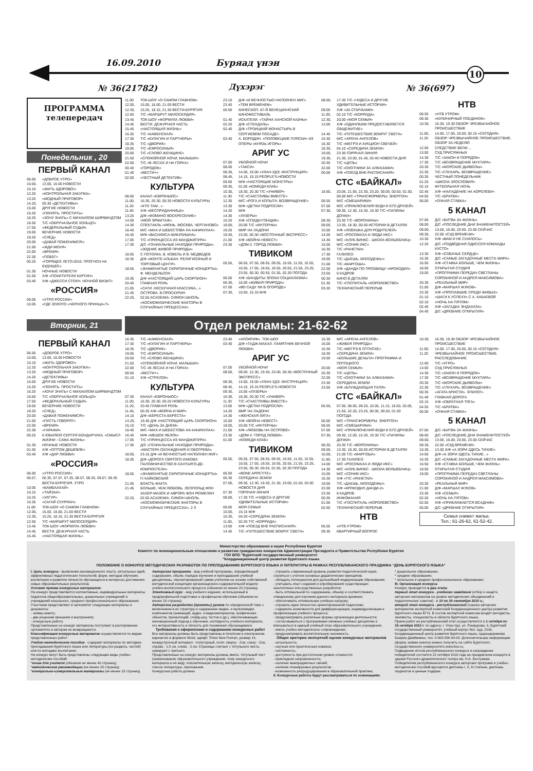16.09.2010 Буряад үнэн
10
№ 36(21782) Дүхэрэг № 36(697)
ПРОГРАММА
телепередач
Понедельник , 20
ПЕРВЫЙ КАНАЛ
06.00 «ДОБРОЕ УТРО»
10.00, 13.00, 16.00 НОВОСТИ
10.10 «ЖИТЬ ЗДОРОВО!»
12.20 «КОНТРОЛЬНАЯ ЗАКУПКА»
13.20 «МОДНЫЙ ПРИГОВОР»
14.20, 05.30 «ДЕТЕКТИВЫ»
15.00 ДРУГИЕ НОВОСТИ
15.20 «ПОНЯТЬ. ПРОСТИТЬ»
16.20 «ХОЧУ ЗНАТЬ» С МИХАИЛОМ ШИРВИНДТОМ
16.50 Т/С «ОБРУЧАЛЬНОЕ КОЛЬЦО»
17.50 «ФЕДЕРАЛЬНЫЙ СУДЬЯ»
19.00 ВЕЧЕРНИЕ НОВОСТИ
19.20 «СЛЕД»
20.00 «ДАВАЙ ПОЖЕНИМСЯ!»
21.00 «ЖДИ МЕНЯ»
22.00 «ВРЕМЯ»
22.30 «ПОБЕГ»
00.25 «ГОРЯЩЕЕ ЛЕТО-2010. ПРОГНОЗ НА БУДУЩЕЕ»
01.30 НОЧНЫЕ НОВОСТИ
01.50 Х/Ф «ПОХИТИТЕЛИ КАРТИН»
03.40 Х/Ф «ДЖЕССИ СТОУН. НОЧНОЙ ВИЗИТ»
«РОССИЯ»
06.00 «УТРО РОССИИ»
10.05 «ГДЕ ЗОЛОТО «ЧЕРНОГО ПРИНЦА»?»
11.00 ТОК-ШОУ «О САМОМ ГЛАВНОМ»
12.00, 15.00, 18.00, 21.00 ВЕСТИ
12.30, 15.25, 18.15, 21.30 ВЕСТИ-БУРЯТИЯ
12.50 Т/С «МАРШРУТ МИЛОСЕРДИЯ»
13.45 ТОК-ШОУ «ФОРМУЛА ЛЮБВИ»
14.45 ВЕСТИ. ДЕЖУРНАЯ ЧАСТЬ
15.45 «НАСТОЯЩАЯ ЖИЗНЬ»
16.35 Т/С «КАМЕНСКАЯ»
17.30 Т/С «КУЛАГИН И ПАРТНЕРЫ»
18.35 Т/С «ДВОРИК»
19.05 Т/С «ЕФРОСИНЬЯ»
20.00 Т/С «СЛОВО ЖЕНЩИНЕ»
21.50 «СПОКОЙНОЙ НОЧИ, МАЛЫШИ!»
22.00 Т/С «В ЛЕСАХ И НА ГОРАХ»
00.40 «ГОРОДОК»
01.40 «ВЕСТИ+»
02.00 «ЧЕСТНЫЙ ДЕТЕКТИВ»
КУЛЬТУРА
08.00 КАНАЛ «ЕВРОНЬЮС»
11.00, 16.30, 20.30, 00.30 НОВОСТИ КУЛЬТУРЫ
11.20 «КТО ТАМ...»
11.55 Х/Ф «БЕСПРИДАННИЦА»
13.20 Д/Ф «ФОМИНО ВОСКРЕСЕНИЕ»
14.00 «МОЙ ЭРМИТАЖ»
14.30 СПЕКТАКЛЬ «ИЮНЬ. МОСКВА. ЧЕРТАНОВО»
16.40 М/С «МАХ И ШЕБЕСТОВА НА КАНИКУЛАХ»
16.45 М/Ф «ВАСИЛИСА МИКУЛИШНА»
17.05 Т/С «ПРИНЦЕССА ИЗ МАНДЖИПУРА»
17.30 Д/С «ГЕНИАЛЬНЫЕ НАХОДКИ ПРИРОДЫ». «ЗОДЧИЕ ЖИВОЙ ПРИРОДЫ»
18.05 С ПОТОЛКА. В. КОВЕЛЬ И В. МЕДВЕДЕВ
18.35 Д/Ф «МОНТЕ-АЛЬБАН. РЕЛИГИОЗНЫЙ И ТОРГОВЫЙ ЦЕНТР»
18.55 «ЗНАМЕНИТЫЕ СКРИПИЧНЫЕ КОНЦЕРТЫ». Ф. МЕНДЕЛЬСОН
19.35 Д/Ф «НАСТОЯЩИЙ ЦАРЬ СКОРПИОН»
20.45 ГЛАВНАЯ РОЛЬ
21.05 «САТИ. НЕСКУЧНАЯ КЛАССИКА...»
21.45 ОСТРОВА. В.ПРОСКУРИН
22.25, 02.55 ACADEMIA. СИМОН ШНОЛЬ. «КОСМОФИЗИЧЕСКИЕ ФАКТОРЫ В СЛУЧАЙНЫХ ПРОЦЕССАХ»
23.10 Д/Ф «И ВЕЧНОСТЬЮ НАПОЛНЕН МИГ»
23.40 «ТЕМ ВРЕМЕНЕМ»
00.50 КИНЕСКОП. 67-Й ВЕНЕЦИАНСКИЙ КИНОФЕСТИВАЛЬ
01.40 ИСКАТЕЛИ. «ТАЙНА ХАНСКОЙ КАЗНЫ»
02.25 Д/Ф «СТЕНДАЛЬ»
02.40 Д/Ф «ТРОИЦКИЙ МОНАСТЫРЬ В СЕРГИЕВОМ ПОСАДЕ»
03.40 А. БОРОДИН. «ПОЛОВЕЦКИЕ ПЛЯСКИ» ИЗ ОПЕРЫ «КНЯЗЬ ИГОРЬ»
АРИГ УС
07.00 УБОЙНОЙ НОЧИ
08.00 «ТАКСИ»
08.30, 14.00, 19.00 «УЛАН-УДЭ: ИНСТРУКЦИЯ»
08.45, 14.15, 19.15 PEOPLE'S-НОВОСТИ
09.00 М/Ф «НАСТОЯЩИЕ МОНСТРЫ»
09.30, 01.00 «КОМЕДИ-КЛАБ»
10.30, 18.30, 20.30 Т/С «УНИВЕР»
11.30 Т/С «СЧАСТЛИВЫ ВМЕСТЕ»
12.30 М/С «РОГА И КОПЫТА: ВОЗВРАЩЕНИЕ»
13.30 М/Ф «ДЕТКИ ПОДРОСЛИ»
14.20 М/Ф
14.30 «ЛУЗЕРЫ»
15.20 Х/Ф «СПИДИ-ГОНЩИК»
18.00, 20.00 Т/С «ИНТЕРНЫ»
19.20 МИР НА ЛАДОНИ
19.30, 23.00, 00.30 «ВОСТОЧНЫЙ ЭКСПРЕСС»
21.00 Х/Ф «ВОЙНА НЕВЕСТ»
23.30 «ДОМ-2. ГОРОД ЛЮБВИ»
ТИВИКОМ
05.55, 06.55, 07.55, 08.55, 09.55, 10.55, 11.55, 15.55, 16.55, 17.55, 18.55, 19.55, 20.55, 21.55, 23.25, 23.55, 00.30, 00.55, 01.55, 02.30 ПОГОДА
06.00 Х/Ф «БАНДИТЫ ЭПОХИ СОЦИАЛИЗМА»
06.30, 16.00 «ЖИВАЯ ПРИРОДА»
07.00 «ВО САДУ ЛИ В ОГОРОДЕ»
07.30, 10.50, 15.15 М/Ф
08.00, 17.30 Т/С «ЧУДЕСА И ДРУГИЕ УДИВИТЕЛЬНЫЕ ИСТОРИИ»
09.00 Х/Ф «ЗА СПИЧКАМИ»
11.00, 02.10 Т/С «КОРРИДА»
12.30, 20.00 «МОЯ СЕМЬЯ»
13.00 Х/Ф «ОДИНОКИМ ПРЕДОСТАВЛЯЕТСЯ ОБЩЕЖИТИЕ»
14.45 Т/С «ПУТЕШЕСТВИЕ ВОКРУГ СВЕТА»
15.30 М/С «АРЕНА АНГЕЛОВ»
16.30 Т/С «МЕГРЭ И АУКЦИОН СВЕЧЕЙ»
18.30, 04.10 «СЕРЕДИНА ЗЕМЛИ»
19.00, 23.30 ГОРЯЧАЯ ЛИНИЯ
19.30, 21.30, 23.00, 01.40, 03.40 НОВОСТИ ДНЯ
20.30 Т/С «ЦЕПЬ»
22.00 Т/С «ОХОТНИКИ ЗА АЛМАЗАМИ»
00.00 Х/Ф «ПОЕЗД ВНЕ РАСПИСАНИЯ»
СТС «БАЙКАЛ»
18.50, 20.05, 21.55, 22.30, 23.20, 00.05, 00.50, 01.50, 06.00 М/С «ТРАНСФОРМЕРЫ. ЭНЕРГОН»
06.55 М/С «СМЕШАРИКИ»
07.00 М/С «ПРИКЛЮЧЕНИЯ ВУДИ И ЕГО ДРУЗЕЙ»
07.30, 09.30, 12.30, 15.30, 19.30 Т/С «ПАПИНЫ ДОЧКИ»
08.30, 20.30 Т/С «ВОРОНИНЫ»
09.00, 13.30, 18.30, 00.00 ИСТОРИИ В ДЕТАЛЯХ
10.00 Х/Ф «ЛОВУШКА ДЛЯ РОДИТЕЛЕЙ»
14.00 М/С «РОСОМАХА И ЛЮДИ ИКС»
14.30 М/С «КЛУБ ВИНКС - ШКОЛА ВОЛШЕБНИЦ»
15.00 М/С «СОНИК ИКС»
16.30 Т/С «РАНЕТКИ»
17.30 ГАЛИЛЕО
19.00 Т/С «ДАЕШЬ, МОЛОДЕЖЬ!»
21.00 Т/С «МАРГОША»
22.00 Х/Ф «ДАНДИ ПО ПРОЗВИЩУ «КРОКОДИЛ»
23.50 6 КАДРОВ
00.30 КИНО В ДЕТАЛЯХ
01.30 Т/С «ГОСПИТАЛЬ «КОРОЛЕВСТВО»
03.20 ТЕХНИЧЕСКИЙ ПЕРЕРЫВ
НТВ
06.55 «НТВ УТРОМ»
09.30 «КУЛИНАРНЫЙ ПОЕДИНОК»
10.30, 16.30, 19.30 ОБЗОР. ЧРЕЗВЫЧАЙНОЕ ПРОИСШЕСТВИЕ
11.00, 14.00, 17.00, 20.00, 00.15 «СЕГОДНЯ»
11.20 ОБЗОР. ЧРЕЗВЫЧАЙНОЕ ПРОИСШЕСТВИЕ. ОБЗОР ЗА НЕДЕЛЮ
12.00 СЛЕДСТВИЕ ВЕЛИ....
13.00 СУД ПРИСЯЖНЫХ
14.30 Т/С «ЗАКОН И ПОРЯДОК»
17.30 Т/С «ВОЗВРАЩЕНИЕ МУХТАРА»
20.30 Т/С «МОРСКИЕ ДЬЯВОЛЫ»
22.30 Т/С «ГЛУХАРЬ. ВОЗВРАЩЕНИЕ»
00.35 ЧЕСТНЫЙ ПОНЕДЕЛЬНИК
01.25 «ШКОЛА ЗЛОСЛОВИЯ»
02.15 ФУТБОЛЬНАЯ НОЧЬ
02.45 Х/Ф «НАПАДЕНИЕ НА КОРОЛЕВУ»
04.55 Т/С «БРАТВА»
06.00 «ОЧНАЯ СТАВКА»
5 КАНАЛ
07.00 Д/С «БИТВА ЗА ЖИЗНЬ»
08.00 Д/С «ПОСЛЕДНИЕ ДНИ ЗНАМЕНИТОСТЕЙ»
09.00, 13.00, 16.00, 20.00, 23.00 СЕЙЧАС
09.30, 22.00 «СУД ВРЕМЕНИ»
10.30 Х/Ф «ВАМ И НЕ СНИЛОСЬ»
12.20 Д/С «ПОДВОДНАЯ ОДИССЕЯ КОМАНДЫ КУСТО»
13.30 Х/Ф «СОБАЧЬЕ СЕРДЦЕ»
16.30 Д/С «САМЫЕ ЗАГАДОЧНЫЕ МЕСТА МИРА»
16.50 Х/Ф «СТАВКА БОЛЬШЕ, ЧЕМ ЖИЗНЬ»
18.00 ОТКРЫТАЯ СТУДИЯ
19.00 «ПРОГРАММА ПЕРЕДАЧ СВЕТЛАНЫ СОРОКИНОЙ И АНДРЕЯ МАКСИМОВА»
20.30 «РЕАЛЬНЫЙ МИР»
21.00 Д/Ф «МАРШАЛ ЖУКОВ»
23.30 Х/Ф «ПРОПАВШИЕ СРЕДИ ЖИВЫХ»
01.10 «ШАГИ К УСПЕХУ» С А. КАБАЕВОЙ
02.10 «НОЧЬ НА ПЯТОМ»
02.40 Х/Ф «ЗАГАДКА ЭНДХАУЗА»
04.40 Д/С «ДРЕВНИЕ ОТКРЫТИЯ»
Вторник, 21
Отдел рекламы: 21-62-62
ПЕРВЫЙ КАНАЛ
06.00 «ДОБРОЕ УТРО»
10.00, 13.00, 16.00 НОВОСТИ
10.10 «ЖИТЬ ЗДОРОВО!»
12.20 «КОНТРОЛЬНАЯ ЗАКУПКА»
13.20 «МОДНЫЙ ПРИГОВОР»
14.20 «ДЕТЕКТИВЫ»
15.00 ДРУГИЕ НОВОСТИ
15.20 «ПОНЯТЬ. ПРОСТИТЬ»
16.20 «ХОЧУ ЗНАТЬ» С МИХАИЛОМ ШИРВИНДТОМ
16.50 Т/С «ОБРУЧАЛЬНОЕ КОЛЬЦО»
17.50 «ФЕДЕРАЛЬНЫЙ СУДЬЯ»
19.00 ВЕЧЕРНИЕ НОВОСТИ
19.20 «СЛЕД»
20.00 «ДАВАЙ ПОЖЕНИМСЯ!»
21.00 «ПУСТЬ ГОВОРЯТ»
22.00 «ВРЕМЯ»
22.30 «ГАРАЖИ»
00.25 К ЮБИЛЕЮ СЕРГЕЯ БОНДАРЧУКА. «СМЫСЛ ЖИЗНИ - САМА ЖИЗНЬ»
01.30 НОЧНЫЕ НОВОСТИ
01.50 Х/Ф «ОПТОМ ДЕШЕВЛЕ»
03.40 Х/Ф «ДАР ЛЮБВИ»
«РОССИЯ»
06.00 «УТРО РОССИИ»
06.07, 06.35, 07.07, 07.35, 08.07, 08.35, 09.07, 09.35 ВЕСТИ-БУРЯТИЯ. УТРО
10.05 «БАМБААХАЙ»
10.15 «ТАЙЗАН»
10.25 «УЛГУР»
10.35 «САГАЙ СУУРЯАН»
11.00 ТОК-ШОУ «О САМОМ ГЛАВНОМ»
12.00, 15.00, 18.00, 21.00 ВЕСТИ
12.30, 15.25, 18.15, 21.30 ВЕСТИ-БУРЯТИЯ
12.50 Т/С «МАРШРУТ МИЛОСЕРДИЯ»
13.45 ТОК-ШОУ «ФОРМУЛА ЛЮБВИ»
14.45 ВЕСТИ. ДЕЖУРНАЯ ЧАСТЬ
15.45 «НАСТОЯЩАЯ ЖИЗНЬ»
16.35 Т/С «КАМЕНСКАЯ»
17.30 Т/С «КУЛАГИН И ПАРТНЕРЫ»
18.35 Т/С «ДВОРИК»
19.05 Т/С «ЕФРОСИНЬЯ»
20.00 Т/С «СЛОВО ЖЕНЩИНЕ»
21.50 «СПОКОЙНОЙ НОЧИ, МАЛЫШИ!»
22.00 Т/С «В ЛЕСАХ И НА ГОРАХ»
00.50 «ВЕСТИ+»
01.10 Х/Ф «СТРЕЛОК»
КУЛЬТУРА
07.30 КАНАЛ «ЕВРОНЬЮС»
11.00, 16.30, 20.30, 00.20 НОВОСТИ КУЛЬТУРЫ
11.20, 20.45 ГЛАВНАЯ РОЛЬ
11.45, 00.35 Х/Ф «ВОЙНА И МИР»
14.10 Д/Ф «БЕРЕСТА-БЕРЁСТА»
14.20, 19.40 Д/Ф «НАСТОЯЩИЙ ЦАРЬ СКОРПИОН»
15.10 Т/С «ДЕНЬ ЗА ДНЕМ»
16.40 М/С «МАХ И ШЕБЕСТОВА НА КАНИКУЛАХ»
16.45 М/Ф «МЕШОК ЯБЛОК»
17.05 Т/С «ПРИНЦЕССА ИЗ МАНДЖИПУРА»
17.30 Д/С «ГЕНИАЛЬНЫЕ НАХОДКИ ПРИРОДЫ». «МАСТЕРА ОХЛАЖДЕНИЯ И ОБОГРЕВА»
18.05, 23.10 Д/Ф «И ВЕЧНОСТЬЮ НАПОЛНЕН МИГ»
18.35 Д/Ф «ДОРОГА СВЯТОГО ИАКОВА: ПАЛОМНИЧЕСТВО В САНТЬЯГО-ДЕ-КОМПОСТЕЛА»
18.55 «ЗНАМЕНИТЫЕ СКРИПИЧНЫЕ КОНЦЕРТЫ». П.ЧАЙКОВСКИЙ
21.05 ВЛАСТЬ ФАКТА
21.45 БОЛЬШЕ, ЧЕМ ЛЮБОВЬ. ЛЕОПОЛЬД ФОН ЗАХЕР-МАЗОХ И АВРОРА ФОН РЮМЕЛИН
22.25, 02.55 ACADEMIA. СИМОН ШНОЛЬ. «КОСМОФИЗИЧЕСКИЕ ФАКТОРЫ В СЛУЧАЙНЫХ ПРОЦЕССАХ». 2 Л
23.40 «АПОКРИФ». ТОК-ШОУ
03.40 Д/Ф «ТАДЖ-МАХАЛ. ПАМЯТНИК ВЕЧНОЙ ЛЮБВИ»
АРИГ УС
07.00 УБОЙНОЙ НОЧИ
08.00, 09.00, 12.30, 19.30, 23.00, 00.30 «ВОСТОЧНЫЙ ЭКСПРЕСС»
08.30, 14.00, 19.00 «УЛАН-УДЭ: ИНСТРУКЦИЯ»
08.45, 14.15, 19.15 PEOPLE'S-НОВОСТИ
09.30, 15.05 «ЛУЗЕРЫ»
10.30, 18.30, 20.30 Т/С «УНИВЕР»
11.30 Т/С «СЧАСТЛИВЫ ВМЕСТЕ»
13.00 М/Ф «ДЕТКИ ПОДРОСЛИ»
14.20 МИР НА ЛАДОНИ
14.30 «ЖЕНСКАЯ ЛИГА»
16.00 Х/Ф «ВОЙНА НЕВЕСТ»
18.00, 20.00 Т/С «ИНТЕРНЫ»
21.00 Х/Ф «ЛЮБОВЬ НА ОСТРОВЕ»
23.30 «ДОМ-2. ГОРОД ЛЮБВИ»
01.00 «КОМЕДИ-КЛАБ»
ТИВИКОМ
05.55, 06.55, 07.55, 08.55, 09.55, 10.55, 11.55, 15.55, 16.55, 17.55, 18.55, 19.55, 20.55, 21.55, 23.25, 23.55, 00.30, 00.55, 01.55, 02.30 ПОГОДА
06.00 «BONE APPETITE»
06.30 СЕРЕДИНА ЗЕМЛИ
07.00, 09.30, 12.30, 19.30, 21.30, 23.00, 01.50, 03.50 НОВОСТИ ДНЯ
07.30 ГОРЯЧАЯ ЛИНИЯ
08.00, 17.30 Т/С «ЧУДЕСА И ДРУГИЕ УДИВИТЕЛЬНЫЕ ИСТОРИИ»
09.00 МОЯ СЕМЬЯ
10.00, 15.15 М/Ф
10.30, 04.20 «СЕРЕДИНА ЗЕМЛИ»
11.00, 02.20 Т/С «КОРРИДА»
13.00 Х/Ф «ПОЕЗД ВНЕ РАСПИСАНИЯ»
14.45 Т/С «ПУТЕШЕСТВИЕ ВОКРУГ СВЕТА»
15.30 М/С «АРЕНА АНГЕЛОВ»
16.00 «ЖИВАЯ ПРИРОДА»
16.30 Т/С «МЕГРЭ В ОТПУСКЕ»
18.30 «СЕРЕДИНА ЗЕМЛИ»
19.00 «БОЛЬШИЕ ДЕНЬГИ» ПРОГРАММА И. ПОТОЦКОГО
20.00 «МОЯ СЕМЬЯ»
20.30 Т/С «ЦЕПЬ»
22.00 Т/С «ОХОТНИКИ ЗА АЛМАЗАМИ»
23.30 СЕРЕДИНА ЗЕМЛИ
23.50 Х/Ф «БЛУЖДАЮЩАЯ ПУЛЯ»
СТС «БАЙКАЛ»
05.55, 07.00, 08.05, 09.20, 10.05, 11.15, 18.50, 20.05, 21.55, 22.20, 23.25, 00.05, 00.50, 01.50 ПОГОДА
06.00 М/С «ТРАНСФОРМЕРЫ. ЭНЕРГОН»
06.55 М/С «СМЕШАРИКИ»
07.00 М/С «ПРИКЛЮЧЕНИЯ ВУДИ И ЕГО ДРУЗЕЙ»
07.30, 09.30, 12.00, 15.30, 19.30 Т/С «ПАПИНЫ ДОЧКИ»
08.30, 20.30 Т/С «ВОРОНИНЫ»
09.00, 13.30, 18.30, 00.00 ИСТОРИИ В ДЕТАЛЯХ
10.00, 21.00 Т/С «МАРГОША»
11.00, 17.30 ГАЛИЛЕО
14.00 М/С «РОСОМАХА И ЛЮДИ ИКС»
14.30 М/С «КЛУБ ВИНКС - ШКОЛА ВОЛШЕБНИЦ»
15.00 М/С «СОНИК ИКС»
16.30 Х/Ф «Т/С «РАНЕТКИ»
19.00 Т/С «ДАЕШЬ, МОЛОДЕЖЬ!»
22.00 Х/Ф «КРОКОДИЛ ДАНДИ-2»
23.30 6 КАДРОВ
00.30 ИНФОМАНИЯ
01.00 Т/С «ГОСПИТАЛЬ «КОРОЛЕВСТВО»
02.50 ТЕХНИЧЕСКИЙ ПЕРЕРЫВ
НТВ
06.55 «НТВ УТРОМ»
09.30 КВАРТИРНЫЙ ВОПРОС
10.30, 16.30, 19.30 ОБЗОР. ЧРЕЗВЫЧАЙНОЕ ПРОИСШЕСТВИЕ
11.00, 14.00, 17.00, 20.00, 00.15 «СЕГОДНЯ»
11.20 ЧРЕЗВЫЧАЙНОЕ ПРОИСШЕСТВИЕ. РАССЛЕДОВАНИЕ
12.00 Т/С «УГРО»
13.00 СУД ПРИСЯЖНЫХ
14.30 Т/С «ЗАКОН И ПОРЯДОК»
17.30 Т/С «ВОЗВРАЩЕНИЕ МУХТАРА»
20.30 Т/С «МОРСКИЕ ДЬЯВОЛЫ»
22.30 Т/С «ГЛУХАРЬ. ВОЗВРАЩЕНИЕ»
00.35 «АГАТА КРИСТИ». ЭПИЛОГ»
01.40 ГЛАВНАЯ ДОРОГА
02.15 Х/Ф «ОБРАТНАЯ ТЯГА»
04.55 Т/С «БРАТВА»
06.00 «ОЧНАЯ СТАВКА»
5 КАНАЛ
07.00 Д/С «БИТВА ЗА ЖИЗНЬ»
08.00 Д/С «ПОСЛЕДНИЕ ДНИ ЗНАМЕНИТОСТЕЙ»
09.00, 13.00, 16.00, 20.00, 23.00 СЕЙЧАС
09.30, 22.00 «СУД ВРЕМЕНИ»
10.30, 13.30 Х/Ф «А ЗОРИ ЗДЕСЬ ТИХИЕ»
14.50 Д/Ф «А ЗОРИ ЗДЕСЬ ТИХИЕ...»
16.30 Д/С «САМЫЕ ЗАГАДОЧНЫЕ МЕСТА МИРА»
16.50 Х/Ф «СТАВКА БОЛЬШЕ, ЧЕМ ЖИЗНЬ»
18.00 ОТКРЫТАЯ СТУДИЯ
19.00 «ПРОГРАММА ПЕРЕДАЧ СВЕТЛАНЫ СОРОКИНОЙ И АНДРЕЯ МАКСИМОВА»
20.30 «РЕАЛЬНЫЙ МИР»
21.00 Д/Ф «МАРШАЛ ЖУКОВ»
23.30 Х/Ф «СЕМЬЯ»
02.20 «НОЧЬ НА ПЯТОМ»
02.50 Х/Ф «ПРИБЛИЖАЕТСЯ ВСАДНИК»
05.05 Д/С «ДРЕВНИЕ ОТКРЫТИЯ»
Семья снимет жилье.
Тел.: 61-26-62, 61-52-42.
Министерство образования и науки Республики Бурятия
Комитет по межнациональным отношениям и развитию гражданских инициатив Администрации Президента и Правительства Республики Бурятия
ГОУ ВПО "Бурятский государственный университет
"Координационный центр развития бурятского языка
ПОЛОЖЕНИЕ О КОНКУРСЕ МЕТОДИЧЕСКИХ РАЗРАБОТОК ПО ПРЕПОДАВАНИЮ БУРЯТСКОГО ЯЗЫКА И ЛИТЕРАТУРЫ В РАМКАХ РЕСПУБЛИКАНСКОГО ПРАЗДНИКА "ДЕНЬ БУРЯТСКОГО ЯЗЫКА"
I. Цель конкурса - выявление инновационного опыта, актуальных идей, эффективных педагогических технологий, форм, методов обучения, воспитания и развития личности обучающихся в интересах достижения новых образовательных результатов.
Условия приема конкурсных материалов:
На конкурс представляются коллективные, индивидуальные материалы педагогов общеобразовательных, дошкольных учреждений и учреждений начального, среднего профессионального образования.
Участники представляют в оргкомитет следующие материалы и документы:
- заявку-анкету;
- две рецензии (внешняя и внутренняя);
- конкурсную работу.
Представленные на конкурс материалы поступают в распоряжение оргкомитета и авторам не возвращаются.
Классификация конкурсных материалов осуществляется по видам представленных работ:
Учебно-методическое пособие - содержит материалы по методике преподавания бурятского языка или литературы (ее раздела, частей) или по методике воспитания.
На конкурс могут быть представлены следующие виды учебно-методических пособий:
*книга для учителя (объемом не менее 40 страниц);
*методические рекомендации (не менее 20 страниц);
*контрольно-измерительные материалы (не менее 15 страниц).
Авторская программа - вид учебной программы, определяющий содержание, объем, порядок изучения и преподавания учебной дисциплины, спроектированной самим учителем на основе собственной методической концепции организационно-содержательной модели учебно-воспитательного процесса (объемом не менее 20 страниц).
Элективный курс - вид учебного издания, используемый в предпрофильной подготовке и профильном обучении (объемом не менее 20 страниц).
Авторские разработки (проекты) уроков по определенной теме с включением в их структуру и содержание медиа- и мультимедиа компонентов (анимаций, аудио- и видеоматериалов, графических объектов, презентаций, слайд-шоу, тестов и др.), обеспечивающих инновационный подход к обучению, наглядность учебного материала, его интерактивность и лёгкость для понимания обучающимися.
Требования к оформлению и содержанию конкурсных работ
Все материалы должны быть представлены в печатном и электронном вариантах в формате Word, шрифт Times New Roman, размер 14, междустрочный интервал - полуторный, поля: сверху - 2см, снизу - 2см, справа - 1,5 см, слева - 3 см. Страницы считают с титульного листа, нумеруют с третьего.
Представленные на конкурс материалы должны иметь: титульный лист (наименование образовательного учреждения, тему конкурсного материала и её вид), пояснительную записку, методическую записку, список литературы, приложения.
Конкурсная работа должна
- отражать современный уровень развития педагогической науки, строиться с учетом основных дидактических принципов;
- обладать потенциалом для дальнейшей модернизации образования;
- учитывать опыт создания и апробирования существующих аналогичных или родственных разработок;
- быть оптимальной по содержанию, объему и соответствовать отведенному для изучения данного материала времени;
- обеспечивать оптимальную учебную нагрузку;
- отражать идеи личностно-ориентированной педагогики;
- содержать возможности для дифференциации, индивидуализации и профилизации учебного процесса;
- предусматривать различные формы организации деятельности;
- согласовываться с программами смежных учебных дисциплин и вписываться в единый учебный план образовательного учреждения;
- иметь учебно-методическое сопровождение;
- предусматривать воспитательную значимость.
Общие критерии экспертной оценки конкурсных материалов
- актуальность;
- научная или практическая новизна;
- системность;
- доступность при достаточном уровне сложности;
- прикладная направленность;
- наличие межпредметных связей;
- наличие планируемых результатов;
- возможность репродуцирования в образовательной практике;
II. Конкурсные работы будут рассматриваться по номинациям:
* дошкольное образование;
* среднее образование;
* начальное и среднее профессиональное образование;
III. Организация конкурса
Конкурс проводится в два этапа:
первый этап конкурса - учебного заведения (отбор и защита авторских материалов на уровне методических объединений и педагогических советов) - с 10 по 30 сентября 2010 г.;
второй этап конкурса - республиканский (оценка авторских материалов экспертной комиссией Координационного центра развития бурятского языка БГУ). В состав экспертной комиссии входят методисты, лингвисты, специалисты в области бурятского языка.
Прием работ на республиканский этап осуществляется с 1 октября по 15 октября 2010 г. по адресу: г. Улан-Удэ, ул. Ранжурова, 6, Бурятский государственный университет, учебный корпус №2, ауд. 2106, Координационный центр развития бурятского языка, Цырендоржиева Баирма Дамбиевна, тел. 8-908-590-64-83. Дополнительную информацию (форму заявки-анкеты) можно получить на сайте Бурятского государственного университета www.bsu.ru.
Подведение итогов республиканского конкурса и награждение победителей состоится 22 октября 2010 года на праздничном концерте в здании Русского драматического театра им. Н.А. Бестужева.
Победителям республиканского конкурса авторских программ и учебно-методических пособий вручаются дипломы I, II, III степени, дипломы лауреатов и ценные подарки.